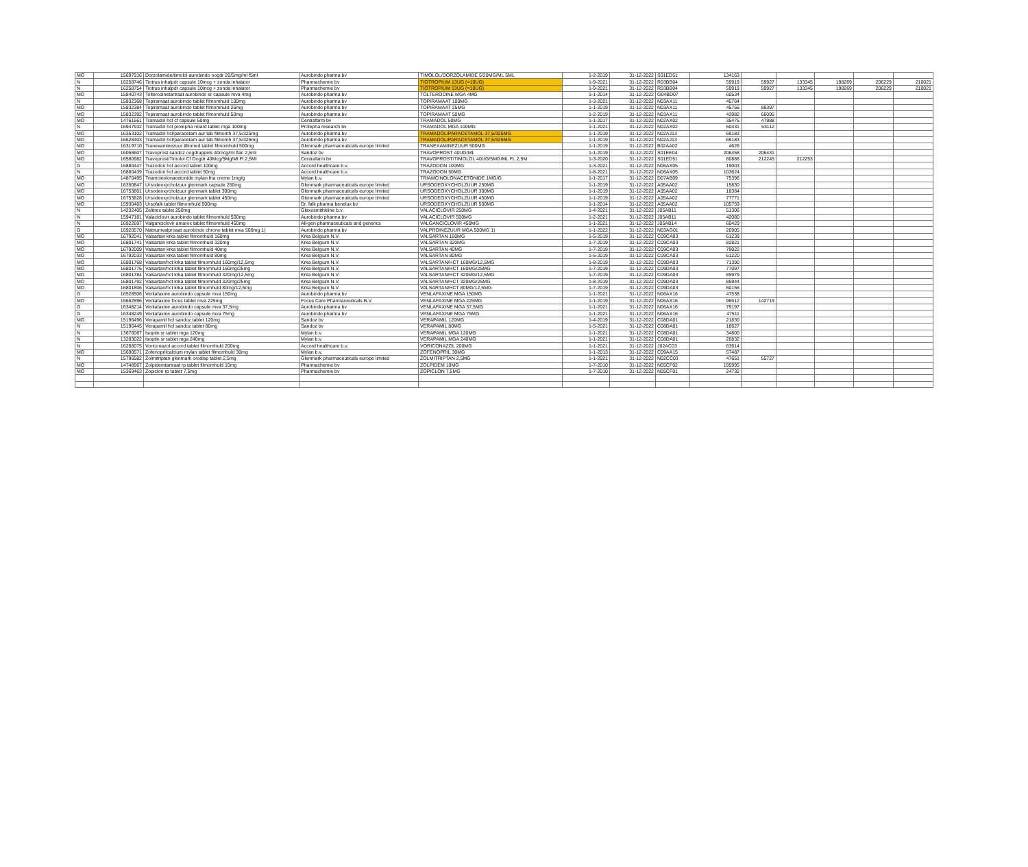| MO | 15697916 | Dorzolamide/timolol aurobindo oogdr 20/5mg/ml f5ml | Aurobindo pharma bv | TIMOLOL/DORZOLAMIDE 5/20MG/ML 5ML | 1-2-2019 | 31-12-2022 | S01ED51 | 134163 | | | | | |
| N | 16258746 | Tiotrus inhalpdr capsule 10mcg + zonda inhalator | Pharmachemie bv | TIOTROPIUM 13UG (=10UG) | 1-9-2021 | 31-12-2022 | R03BB04 | 59919 | 59927 | 133345 | 198269 | 206229 | 210021 |
| N | 16258754 | Tiotrus inhalpdr capsule 10mcg + zonda inhalator | Pharmachemie bv | TIOTROPIUM 13UG (=10UG) | 1-9-2021 | 31-12-2022 | R03BB04 | 59919 | 59927 | 133345 | 198269 | 206229 | 210021 |
| MO | 15840743 | Tolterodinetartraat aurobindo sr capsule mva 4mg | Aurobindo pharma bv | TOLTERODINE MGA 4MG | 1-1-2014 | 31-12-2022 | G04BD07 | 60534 | | | | | |
| N | 15832368 | Topiramaat aurobindo tablet filmomhuld 100mg | Aurobindo pharma bv | TOPIRAMAAT 100MG | 1-3-2021 | 31-12-2022 | N03AX11 | 45764 | | | | | |
| MO | 15832384 | Topiramaat aurobindo tablet filmomhuld 25mg | Aurobindo pharma bv | TOPIRAMAAT 25MG | 1-1-2019 | 31-12-2022 | N03AX11 | 45756 | 89397 | | | | |
| MO | 15832392 | Topiramaat aurobindo tablet filmomhuld 50mg | Aurobindo pharma bv | TOPIRAMAAT 50MG | 1-2-2019 | 31-12-2022 | N03AX11 | 43982 | 66095 | | | | |
| MO | 14761661 | Tramadol hcl cf capsule 50mg | Centrafarm bv | TRAMADOL 50MG | 1-1-2017 | 31-12-2022 | N02AX02 | 35475 | 47988 | | | | |
| N | 16947932 | Tramadol hcl prolepha retard tablet mga 100mg | Prolepha research bv | TRAMADOL MGA 100MG | 1-1-2021 | 31-12-2022 | N02AX02 | 50431 | 53112 | | | | |
| MO | 16353102 | Tramadol hcl/paracetam aur tab filmomh 37,5/325mg | Aurobindo pharma bv | TRAMADOL/PARACETAMOL 37,5/325MG | 1-1-2019 | 31-12-2022 | N02AJ13 | 69183 | | | | | |
| MO | 16628403 | Tramadol hcl/paracetam aur tab filmomh 37,5/325mg | Aurobindo pharma bv | TRAMADOL/PARACETAMOL 37,5/325MG | 1-1-2019 | 31-12-2022 | N02AJ13 | 69183 | | | | | |
| MO | 16319710 | Tranexaminezuur tillomed tablet filmomhuld 500mg | Glenmark pharmaceuticals europe limited | TRANEXAMINEZUUR 500MG | 1-1-2019 | 31-12-2022 | B02AA02 | 4626 | | | | | |
| MO | 16058607 | Travoprost sandoz oogdruppels 40mcg/ml flac 2,5ml | Sandoz bv | TRAVOPROST 40UG/ML | 1-1-2019 | 31-12-2022 | S01EE04 | 206458 | 206431 | | | | |
| MO | 16580982 | Travoprost/Timolol Cf Oogdr 40Mcg/5Mg/Ml Fl 2,5Ml | Centrafarm bv | TRAVOPROST/TIMOLOL 40UG/5MG/ML FL 2,5M | 1-3-2020 | 31-12-2022 | S01ED51 | 80888 | 212245 | 212253 | | | |
| G | 16880447 | Trazodon hcl accord tablet 100mg | Accord healthcare b.v. | TRAZODON 100MG | 1-3-2021 | 31-12-2022 | N06AX05 | 19003 | | | | | |
| N | 16880439 | Trazodon hcl accord tablet 50mg | Accord healthcare b.v. | TRAZODON 50MG | 1-8-2021 | 31-12-2022 | N06AX05 | 103624 | | | | | |
| MO | 14870495 | Triamcinolonacetonide mylan fna creme 1mg/g | Mylan b.v. | TRIAMCINOLONACETONIDE 1MG/G | 1-1-2017 | 31-12-2022 | D07AB09 | 75396 | | | | | |
| MO | 16350847 | Ursodeoxycholzuur glenmark capsule 250mg | Glenmark pharmaceuticals europe limited | URSODEOXYCHOLZUUR 250MG | 1-1-2019 | 31-12-2022 | A05AA02 | 15830 | | | | | |
| MO | 16753801 | Ursodeoxycholzuur glenmark tablet 300mg | Glenmark pharmaceuticals europe limited | URSODEOXYCHOLZUUR 300MG | 1-1-2019 | 31-12-2022 | A05AA02 | 18384 | | | | | |
| MO | 16753828 | Ursodeoxycholzuur glenmark tablet 450mg | Glenmark pharmaceuticals europe limited | URSODEOXYCHOLZUUR 450MG | 1-1-2019 | 31-12-2022 | A05AA02 | 77771 | | | | | |
| MO | 15930483 | Ursofalk tablet filmomhuld 500mg | Dr. falk pharma benelux bv | URSODEOXYCHOLZUUR 500MG | 1-1-2014 | 31-12-2022 | A05AA02 | 105759 | | | | | |
| N | 14232405 | Zelitrex tablet 250mg | Glaxosmithkline b.v. | VALACICLOVIR 250MG | 1-4-2021 | 31-12-2022 | J05AB11 | 51306 | | | | | |
| N | 15947181 | Valaciclovir aurobindo tablet filmomhuld 500mg | Aurobindo pharma bv | VALACICLOVIR 500MG | 1-2-2021 | 31-12-2022 | J05AB11 | 42080 | | | | | |
| N | 16922697 | Valganciclovir amarox tablet filmomhuld 450mg | All-gen pharmaceuticals and generics | VALGANCICLOVIR 450MG | 1-1-2021 | 31-12-2022 | J05AB14 | 60429 | | | | | |
| G | 16920570 | Natriumvalproaat aurobindo chrono tablet mva 500mg 1) | Aurobindo pharma bv | VALPROINEZUUR MGA 500MG 1) | 1-1-2022 | 31-12-2022 | N03AG01 | 26905 | | | | | |
| MO | 16792041 | Valsartan krka tablet filmomhuld 160mg | Krka Belgium N.V. | VALSARTAN 160MG | 1-5-2019 | 31-12-2022 | C09CA03 | 61239 | | | | | |
| MO | 16801741 | Valsartan krka tablet filmomhuld 320mg | Krka Belgium N.V. | VALSARTAN 320MG | 1-7-2019 | 31-12-2022 | C09CA03 | 82821 | | | | | |
| MO | 16792009 | Valsartan krka tablet filmomhuld 40mg | Krka Belgium N.V. | VALSARTAN 40MG | 1-7-2019 | 31-12-2022 | C09CA03 | 79022 | | | | | |
| MO | 16792033 | Valsartan krka tablet filmomhuld 80mg | Krka Belgium N.V. | VALSARTAN 80MG | 1-5-2019 | 31-12-2022 | C09CA03 | 61220 | | | | | |
| MO | 16801768 | Valsartan/hct krka tablet filmomhuld 160mg/12,5mg | Krka Belgium N.V. | VALSARTAN/HCT 160MG/12,5MG | 1-8-2019 | 31-12-2022 | C09DA03 | 71390 | | | | | |
| MO | 16801776 | Valsartan/hct krka tablet filmomhuld 160mg/25mg | Krka Belgium N.V. | VALSARTAN/HCT 160MG/25MG | 1-7-2019 | 31-12-2022 | C09DA03 | 77097 | | | | | |
| MO | 16801784 | Valsartan/hct krka tablet filmomhuld 320mg/12,5mg | Krka Belgium N.V. | VALSARTAN/HCT 320MG/12,5MG | 1-7-2019 | 31-12-2022 | C09DA03 | 85979 | | | | | |
| MO | 16801792 | Valsartan/hct krka tablet filmomhuld 320mg/25mg | Krka Belgium N.V. | VALSARTAN/HCT 320MG/25MG | 1-8-2019 | 31-12-2022 | C09DA03 | 85944 | | | | | |
| MO | 16801806 | Valsartan/hct krka tablet filmomhuld 80mg/12,5mg | Krka Belgium N.V. | VALSARTAN/HCT 80MG/12,5MG | 1-7-2019 | 31-12-2022 | C09DA03 | 50156 | | | | | |
| G | 16528506 | Venlafaxine aurobindo capsule mva 150mg | Aurobindo pharma bv | VENLAFAXINE MGA 150MG | 1-1-2021 | 31-12-2022 | N06AX16 | 47538 | | | | | |
| MO | 15662896 | Venlafaxine focus tablet mva 225mg | Focus Care Pharmaceuticals B.V. | VENLAFAXINE MGA 225MG | 1-1-2019 | 31-12-2022 | N06AX16 | 96512 | 142719 | | | | |
| G | 16348214 | Venlafaxine aurobindo capsule mva 37,5mg | Aurobindo pharma bv | VENLAFAXINE MGA 37,5MG | 1-1-2021 | 31-12-2022 | N06AX16 | 79197 | | | | | |
| G | 16348249 | Venlafaxine aurobindo capsule mva 75mg | Aurobindo pharma bv | VENLAFAXINE MGA 75MG | 1-1-2021 | 31-12-2022 | N06AX16 | 47511 | | | | | |
| MO | 15196496 | Verapamil hcl sandoz tablet 120mg | Sandoz bv | VERAPAMIL 120MG | 1-4-2019 | 31-12-2022 | C08DA01 | 21830 | | | | | |
| N | 15196445 | Verapamil hcl sandoz tablet 80mg | Sandoz bv | VERAPAMIL 80MG | 1-5-2021 | 31-12-2022 | C08DA01 | 18627 | | | | | |
| N | 13676067 | Isoptin sr tablet mga 120mg | Mylan b.v. | VERAPAMIL MGA 120MG | 1-1-2021 | 31-12-2022 | C08DA01 | 34800 | | | | | |
| N | 13283022 | Isoptin sr tablet mga 240mg | Mylan b.v. | VERAPAMIL MGA 240MG | 1-1-2021 | 31-12-2022 | C08DA01 | 26832 | | | | | |
| N | 16268075 | Voriconazol accord tablet filmomhuld 200mg | Accord healthcare b.v. | VORICONAZOL 200MG | 1-1-2021 | 31-12-2022 | J02AC03 | 63614 | | | | | |
| MO | 15690571 | Zofenoprilcalcium mylan tablet filmomhuld 30mg | Mylan b.v. | ZOFENOPRIL 30MG | 1-1-2013 | 31-12-2022 | C09AA15 | 57487 | | | | | |
| N | 15796582 | Zolmitriptan glenmark orodisp tablet 2,5mg | Glenmark pharmaceuticals europe limited | ZOLMITRIPTAN 2,5MG | 1-1-2021 | 31-12-2022 | N02CC03 | 47651 | 55727 | | | | |
| MO | 14748967 | Zolpidemtartraat rp tablet filmomhuld 10mg | Pharmachemie bv | ZOLPIDEM 10MG | 1-7-2010 | 31-12-2022 | N05CF02 | 195995 | | | | | |
| MO | 15369463 | Zopiclon rp tablet 7,5mg | Pharmachemie bv | ZOPICLON 7,5MG | 1-7-2010 | 31-12-2022 | N05CF01 | 24732 | | | | | |